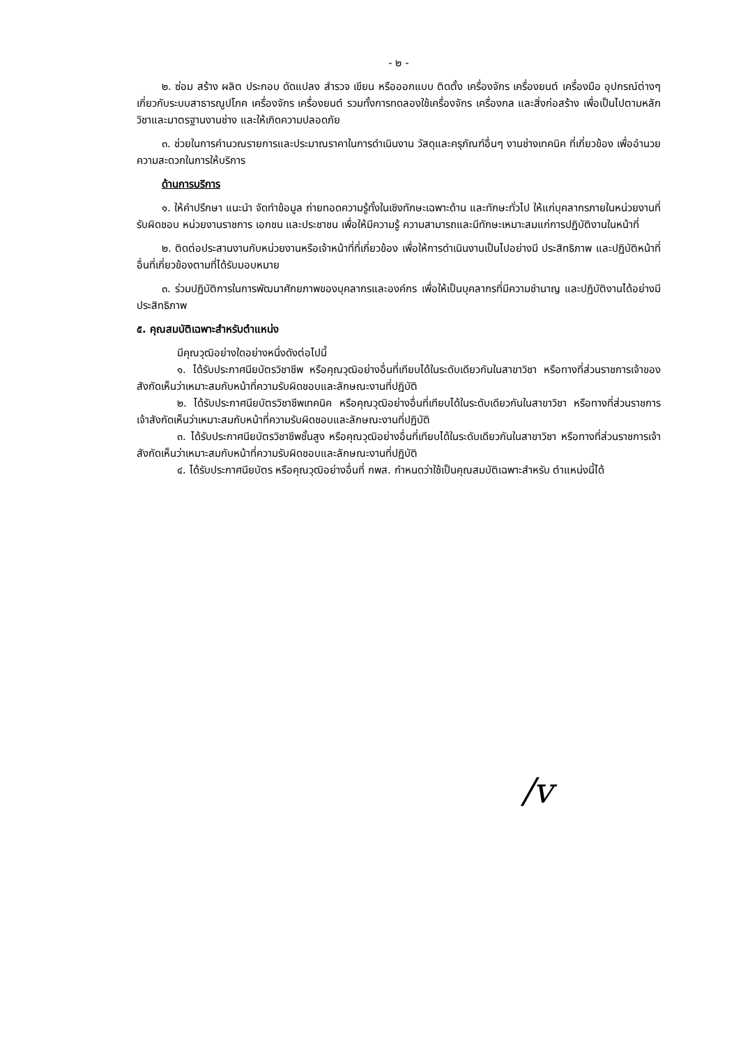- ๒ -
๒. ซ่อม สร้าง ผลิต ประกอบ ดัดแปลง สำรวจ เขียน หรือออกแบบ ติดตั้ง เครื่องจักร เครื่องยนต์ เครื่องมือ อุปกรณ์ต่างๆ เกี่ยวกับระบบสาธารณูปโภค เครื่องจักร เครื่องยนต์ รวมทั้งการทดลองใช้เครื่องจักร เครื่องกล และสิ่งก่อสร้าง เพื่อเป็นไปตามหลักวิชาและมาตรฐานงานช่าง และให้เกิดความปลอดภัย
๓. ช่วยในการคำนวณรายการและประมาณราคาในการดำเนินงาน วัสดุและครุภัณฑ์อื่นๆ งานช่างเทคนิค ที่เกี่ยวข้อง เพื่ออำนวยความสะดวกในการให้บริการ
ด้านการบริการ
๑. ให้คำปรึกษา แนะนำ จัดทำข้อมูล ถ่ายทอดความรู้ทั้งในเชิงทักษะเฉพาะด้าน และทักษะทั่วไป ให้แก่บุคลากรภายในหน่วยงานที่รับผิดชอบ หน่วยงานราชการ เอกชน และประชาชน เพื่อให้มีความรู้ ความสามารถและมีทักษะเหมาะสมแก่การปฏิบัติงานในหน้าที่
๒. ติดต่อประสานงานกับหน่วยงานหรือเจ้าหน้าที่ที่เกี่ยวข้อง เพื่อให้การดำเนินงานเป็นไปอย่างมี ประสิทธิภาพ และปฏิบัติหน้าที่อื่นที่เกี่ยวข้องตามที่ได้รับมอบหมาย
๓. ร่วมปฏิบัติการในการพัฒนาศักยภาพของบุคลากรและองค์กร เพื่อให้เป็นบุคลากรที่มีความชำนาญ และปฏิบัติงานได้อย่างมีประสิทธิภาพ
๕. คุณสมบัติเฉพาะสำหรับตำแหน่ง
มีคุณวุฒิอย่างใดอย่างหนึ่งดังต่อไปนี้
๑. ได้รับประกาศนียบัตรวิชาชีพ หรือคุณวุฒิอย่างอื่นที่เทียบได้ในระดับเดียวกันในสาขาวิชา หรือทางที่ส่วนราชการเจ้าของสังกัดเห็นว่าเหมาะสมกับหน้าที่ความรับผิดชอบและลักษณะงานที่ปฏิบัติ
๒. ได้รับประกาศนียบัตรวิชาชีพเทคนิค หรือคุณวุฒิอย่างอื่นที่เทียบได้ในระดับเดียวกันในสาขาวิชา หรือทางที่ส่วนราชการเจ้าสังกัดเห็นว่าเหมาะสมกับหน้าที่ความรับผิดชอบและลักษณะงานที่ปฏิบัติ
๓. ได้รับประกาศนียบัตรวิชาชีพชั้นสูง หรือคุณวุฒิอย่างอื่นที่เทียบได้ในระดับเดียวกันในสาขาวิชา หรือทางที่ส่วนราชการเจ้าสังกัดเห็นว่าเหมาะสมกับหน้าที่ความรับผิดชอบและลักษณะงานที่ปฏิบัติ
๔. ได้รับประกาศนียบัตร หรือคุณวุฒิอย่างอื่นที่ กพส. กำหนดว่าใช้เป็นคุณสมบัติเฉพาะสำหรับ ตำแหน่งนี้ได้
/v